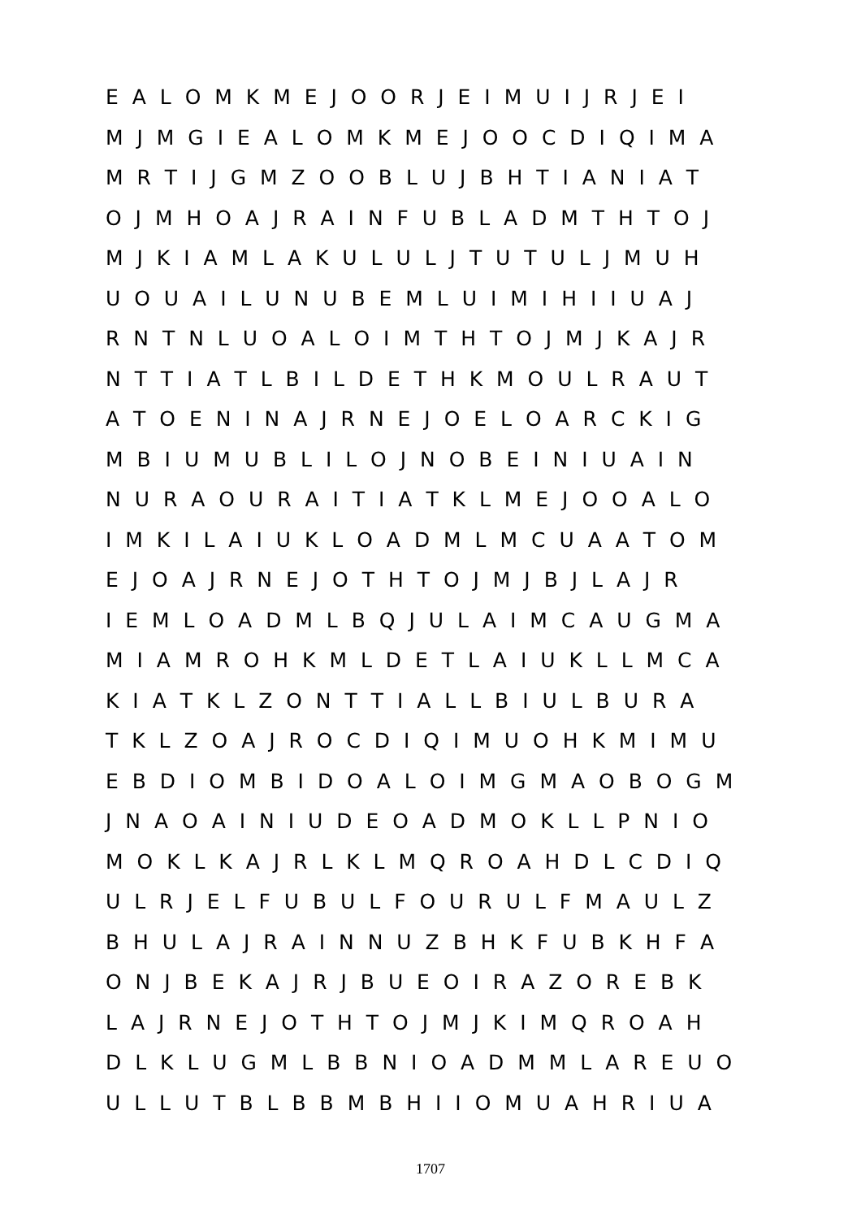E A L O M K M E J O O R J E I M U I J R J E I M J M G I E A L O M K M E J O O C D I Q I M A M R T I J G M Z O O B L U J B H T I A N I A T O J M H O A J R A I N F U B L A D M T H T O J M J K I A M L A K U L U L J T U T U L J M U H U O U A I L U N U B E M L U I M I H I I U A J R N T N L U O A L O I M T H T O J M J K A J R N T T I A T L B I L D E T H K M O U L R A U T A T O E N I N A J R N E J O E L O A R C K I G M B I U M U B L I L O J N O B E I N I U A I N N U R A O U R A I T I A T K L M E J O O A L O I M K I L A I U K L O A D M L M C U A A T O M E J O A J R N E J O T H T O J M J B J L A J R I E M L O A D M L B Q J U L A I M C A U G M A M I A M R O H K M L D E T L A I U K L L M C A K I A T K L Z O N T T I A L L B I U L B U R A T K L Z O A J R O C D I Q I M U O H K M I M U E B D I O M B I D O A L O I M G M A O B O G M J N A O A I N I U D E O A D M O K L L P N I O M O K L K A J R L K L M Q R O A H D L C D I Q U L R J E L F U B U L F O U R U L F M A U L Z B H U L A J R A I N N U Z B H K F U B K H F A O N J B E K A J R J B U E O I R A Z O R E B K L A J R N E J O T H T O J M J K I M Q R O A H D L K L U G M L B B N I O A D M M L A R E U O U L L U T B L B B M B H I I O M U A H R I U A
1707